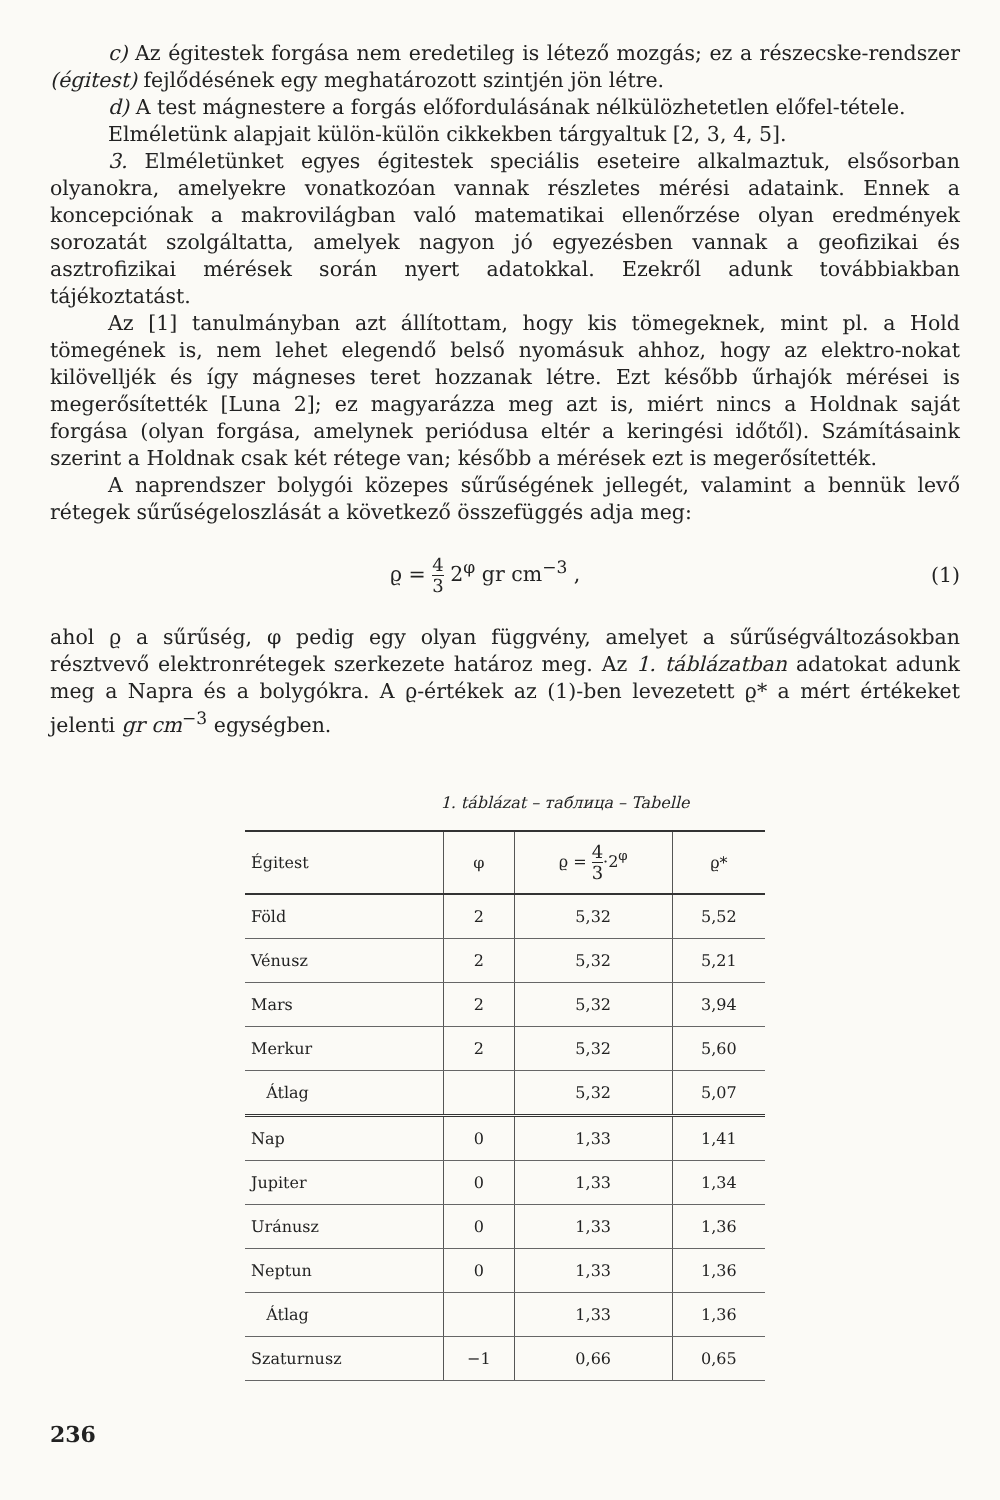c) Az égitestek forgása nem eredetileg is létező mozgás; ez a részecske-rendszer (égitest) fejlődésének egy meghatározott szintjén jön létre.
d) A test mágnestere a forgás előfordulásának nélkülözhetetlen előfel-tétele.
Elméletünk alapjait külön-külön cikkekben tárgyaltuk [2, 3, 4, 5].
3. Elméletünket egyes égitestek speciális eseteire alkalmaztuk, elsősorban olyanokra, amelyekre vonatkozóan vannak részletes mérési adataink. Ennek a koncepciónak a makrovilágban való matematikai ellenőrzése olyan eredmények sorozatát szolgáltatta, amelyek nagyon jó egyezésben vannak a geofizikai és asztrofizikai mérések során nyert adatokkal. Ezekről adunk továbbiakban tájékoztatást.
Az [1] tanulmányban azt állítottam, hogy kis tömegeknek, mint pl. a Hold tömegének is, nem lehet elegendő belső nyomásuk ahhoz, hogy az elektro-nokat kilövelljék és így mágneses teret hozzanak létre. Ezt később űrhajók mérései is megerősítették [Luna 2]; ez magyarázza meg azt is, miért nincs a Holdnak saját forgása (olyan forgása, amelynek periódusa eltér a keringési időtől). Számításaink szerint a Holdnak csak két rétege van; később a mérések ezt is megerősítették.
A naprendszer bolygói közepes sűrűségének jellegét, valamint a bennük levő rétegek sűrűségeloszlását a következő összefüggés adja meg:
ϱ = 4 3 2<sup>φ</sup> gr cm<sup>−3</sup> , (1)
ahol ϱ a sűrűség, φ pedig egy olyan függvény, amelyet a sűrűségváltozásokban résztvevő elektronrétegek szerkezete határoz meg. Az 1. táblázatban adatokat adunk meg a Napra és a bolygókra. A ϱ-értékek az (1)-ben levezetett ϱ* a mért értékeket jelenti gr cm<sup>−3</sup> egységben.
1. táblázat – таблица – Tabelle
| Égitest | φ | ϱ = 4 3 ·2<sup>φ</sup> | ϱ* |
| --- | --- | --- | --- |
| Föld | 2 | 5,32 | 5,52 |
| Vénusz | 2 | 5,32 | 5,21 |
| Mars | 2 | 5,32 | 3,94 |
| Merkur | 2 | 5,32 | 5,60 |
| Átlag | | 5,32 | 5,07 |
| Nap | 0 | 1,33 | 1,41 |
| Jupiter | 0 | 1,33 | 1,34 |
| Uránusz | 0 | 1,33 | 1,36 |
| Neptun | 0 | 1,33 | 1,36 |
| Átlag | | 1,33 | 1,36 |
| Szaturnusz | −1 | 0,66 | 0,65 |
236